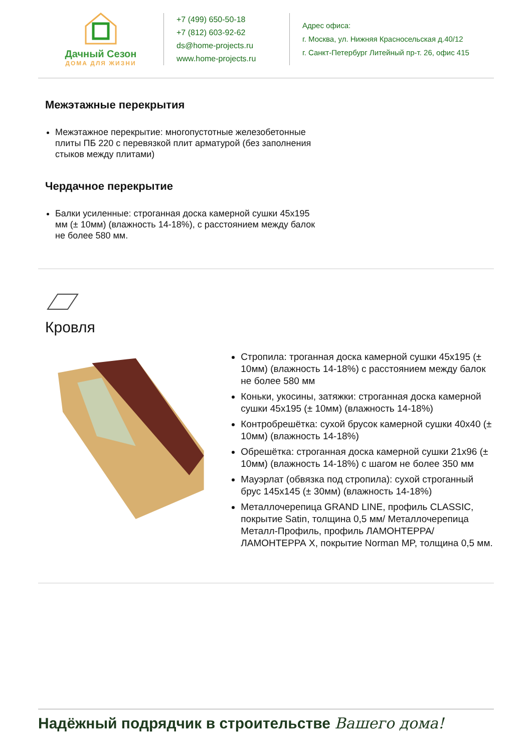Дачный Сезон
ДОМА ДЛЯ ЖИЗНИ
+7 (499) 650-50-18
+7 (812) 603-92-62
ds@home-projects.ru
www.home-projects.ru
Адрес офиса:
г. Москва, ул. Нижняя Красносельская д.40/12
г. Санкт-Петербург Литейный пр-т. 26, офис 415
Межэтажные перекрытия
Межэтажное перекрытие: многопустотные железобетонные плиты ПБ 220 с перевязкой плит арматурой (без заполнения стыков между плитами)
Чердачное перекрытие
Балки усиленные: строганная доска камерной сушки 45х195 мм (± 10мм) (влажность 14-18%), с расстоянием между балок не более 580 мм.
Кровля
Стропила: троганная доска камерной сушки 45х195 (± 10мм) (влажность 14-18%) с расстоянием между балок не более 580 мм
Коньки, укосины, затяжки: строганная доска камерной сушки 45х195 (± 10мм) (влажность 14-18%)
Контробрешётка: сухой брусок камерной сушки 40х40 (± 10мм) (влажность 14-18%)
Обрешётка: строганная доска камерной сушки 21х96 (± 10мм) (влажность 14-18%) с шагом не более 350 мм
Мауэрлат (обвязка под стропила): сухой строганный брус 145х145 (± 30мм) (влажность 14-18%)
Металлочерепица GRAND LINE, профиль CLASSIC, покрытие Satin, толщина 0,5 мм/ Металлочерепица Металл-Профиль, профиль ЛАМОНТЕРРА/ЛАМОНТЕРРА X, покрытие Norman MP, толщина 0,5 мм.
Надёжный подрядчик в строительстве Вашего дома!